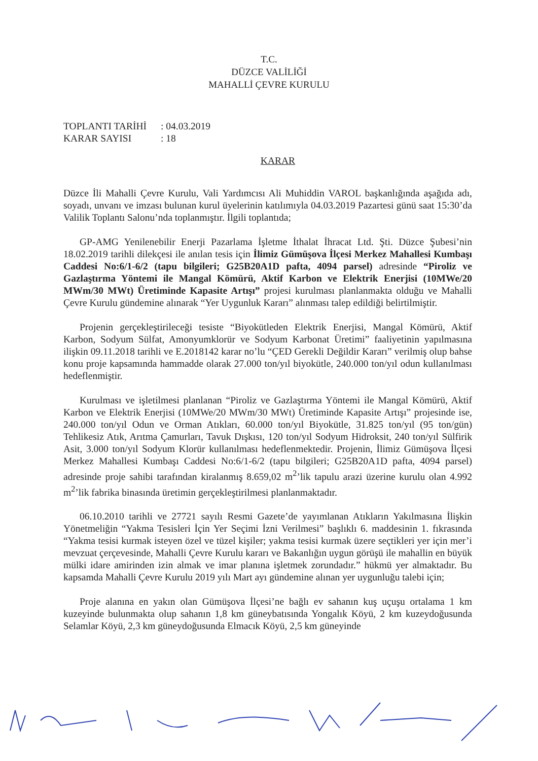T.C.
DÜZCE VALİLİĞİ
MAHALLİ ÇEVRE KURULU
TOPLANTI TARİHİ: 04.03.2019
KARAR SAYISI: 18
KARAR
Düzce İli Mahalli Çevre Kurulu, Vali Yardımcısı Ali Muhiddin VAROL başkanlığında aşağıda adı, soyadı, unvanı ve imzası bulunan kurul üyelerinin katılımıyla 04.03.2019 Pazartesi günü saat 15:30’da Valilik Toplantı Salonu’nda toplanmıştır. İlgili toplantıda;
GP-AMG Yenilenebilir Enerji Pazarlama İşletme İthalat İhracat Ltd. Şti. Düzce Şubesi’nin 18.02.2019 tarihli dilekçesi ile anılan tesis için İlimiz Gümüşova İlçesi Merkez Mahallesi Kumbaşı Caddesi No:6/1-6/2 (tapu bilgileri; G25B20A1D pafta, 4094 parsel) adresinde “Piroliz ve Gazlaştırma Yöntemi ile Mangal Kömürü, Aktif Karbon ve Elektrik Enerjisi (10MWe/20 MWm/30 MWt) Üretiminde Kapasite Artışı” projesi kurulması planlanmakta olduğu ve Mahalli Çevre Kurulu gündemine alınarak “Yer Uygunluk Kararı” alınması talep edildiği belirtilmiştir.
Projenin gerçekleştirileceği tesiste “Biyokütleden Elektrik Enerjisi, Mangal Kömürü, Aktif Karbon, Sodyum Sülfat, Amonyumklorür ve Sodyum Karbonat Üretimi” faaliyetinin yapılmasına ilişkin 09.11.2018 tarihli ve E.2018142 karar no’lu “ÇED Gerekli Değildir Kararı” verilmiş olup bahse konu proje kapsamında hammadde olarak 27.000 ton/yıl biyokütle, 240.000 ton/yıl odun kullanılması hedeflenmiştir.
Kurulması ve işletilmesi planlanan “Piroliz ve Gazlaştırma Yöntemi ile Mangal Kömürü, Aktif Karbon ve Elektrik Enerjisi (10MWe/20 MWm/30 MWt) Üretiminde Kapasite Artışı” projesinde ise, 240.000 ton/yıl Odun ve Orman Atıkları, 60.000 ton/yıl Biyokütle, 31.825 ton/yıl (95 ton/gün) Tehlikesiz Atık, Arıtma Çamurları, Tavuk Dışkısı, 120 ton/yıl Sodyum Hidroksit, 240 ton/yıl Sülfirik Asit, 3.000 ton/yıl Sodyum Klorür kullanılması hedeflenmektedir. Projenin, İlimiz Gümüşova İlçesi Merkez Mahallesi Kumbaşı Caddesi No:6/1-6/2 (tapu bilgileri; G25B20A1D pafta, 4094 parsel) adresinde proje sahibi tarafından kiralanmış 8.659,02 m<sup>2</sup>’lik tapulu arazi üzerine kurulu olan 4.992 m<sup>2</sup>’lik fabrika binasında üretimin gerçekleştirilmesi planlanmaktadır.
06.10.2010 tarihli ve 27721 sayılı Resmi Gazete’de yayımlanan Atıkların Yakılmasına İlişkin Yönetmeliğin “Yakma Tesisleri İçin Yer Seçimi İzni Verilmesi” başlıklı 6. maddesinin 1. fıkrasında “Yakma tesisi kurmak isteyen özel ve tüzel kişiler; yakma tesisi kurmak üzere seçtikleri yer için mer’i mevzuat çerçevesinde, Mahalli Çevre Kurulu kararı ve Bakanlığın uygun görüşü ile mahallin en büyük mülki idare amirinden izin almak ve imar planına işletmek zorundadır.” hükmü yer almaktadır. Bu kapsamda Mahalli Çevre Kurulu 2019 yılı Mart ayı gündemine alınan yer uygunluğu talebi için;
Proje alanına en yakın olan Gümüşova İlçesi’ne bağlı ev sahanın kuş uçuşu ortalama 1 km kuzeyinde bulunmakta olup sahanın 1,8 km güneybatısında Yongalık Köyü, 2 km kuzeydoğusunda Selamlar Köyü, 2,3 km güneydoğusunda Elmacık Köyü, 2,5 km güneyinde